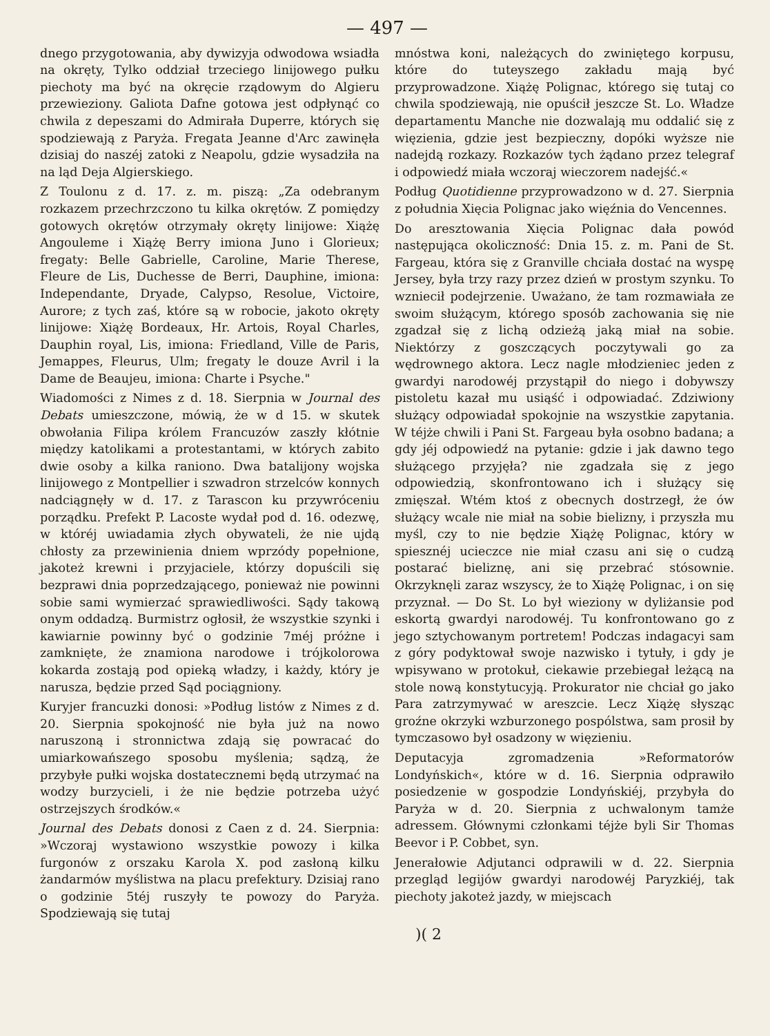— 497 —
dnego przygotowania, aby dywizyja odwodowa wsiadła na okręty, Tylko oddział trzeciego linijowego pułku piechoty ma być na okręcie rządowym do Algieru przewieziony. Galiota Dafne gotowa jest odpłynąć co chwila z depeszami do Admirała Duperre, których się spodziewają z Paryża. Fregata Jeanne d'Arc zawinęła dzisiaj do naszéj zatoki z Neapolu, gdzie wysadziła na na ląd Deja Algierskiego.
Z Toulonu z d. 17. z. m. piszą: „Za odebranym rozkazem przechrzczono tu kilka okrętów. Z pomiędzy gotowych okrętów otrzymały okręty linijowe: Xiążę Angouleme i Xiążę Berry imiona Juno i Glorieux; fregaty: Belle Gabrielle, Caroline, Marie Therese, Fleure de Lis, Duchesse de Berri, Dauphine, imiona: Independante, Dryade, Calypso, Resolue, Victoire, Aurore; z tych zaś, które są w robocie, jakoto okręty linijowe: Xiążę Bordeaux, Hr. Artois, Royal Charles, Dauphin royal, Lis, imiona: Friedland, Ville de Paris, Jemappes, Fleurus, Ulm; fregaty le douze Avril i la Dame de Beaujeu, imiona: Charte i Psyche."
Wiadomości z Nimes z d. 18. Sierpnia w Journal des Debats umieszczone, mówią, że w d 15. w skutek obwołania Filipa królem Francuzów zaszły kłótnie między katolikami a protestantami, w których zabito dwie osoby a kilka raniono. Dwa batalijony wojska linijowego z Montpellier i szwadron strzelców konnych nadciągnęły w d. 17. z Tarascon ku przywróceniu porządku. Prefekt P. Lacoste wydał pod d. 16. odezwę, w któréj uwiadamia złych obywateli, że nie ujdą chłosty za przewinienia dniem wprzódy popełnione, jakoteż krewni i przyjaciele, którzy dopuścili się bezprawi dnia poprzedzającego, ponieważ nie powinni sobie sami wymierzać sprawiedliwości. Sądy takową onym oddadzą. Burmistrz ogłosił, że wszystkie szynki i kawiarnie powinny być o godzinie 7méj próżne i zamknięte, że znamiona narodowe i trójkolorowa kokarda zostają pod opieką władzy, i każdy, który je narusza, będzie przed Sąd pociągniony.
Kuryjer francuzki donosi: »Podług listów z Nimes z d. 20. Sierpnia spokojność nie była już na nowo naruszoną i stronnictwa zdają się powracać do umiarkowańszego sposobu myślenia; sądzą, że przybyłe pułki wojska dostatecznemi będą utrzymać na wodzy burzycieli, i że nie będzie potrzeba użyć ostrzejszych środków.«
Journal des Debats donosi z Caen z d. 24. Sierpnia: »Wczoraj wystawiono wszystkie powozy i kilka furgonów z orszaku Karola X. pod zasłoną kilku żandarmów myślistwa na placu prefektury. Dzisiaj rano o godzinie 5téj ruszyły te powozy do Paryża. Spodziewają się tutaj
mnóstwa koni, należących do zwiniętego korpusu, które do tuteyszego zakładu mają być przyprowadzone. Xiążę Polignac, którego się tutaj co chwila spodziewają, nie opuścił jeszcze St. Lo. Władze departamentu Manche nie dozwalają mu oddalić się z więzienia, gdzie jest bezpieczny, dopóki wyższe nie nadejdą rozkazy. Rozkazów tych żądano przez telegraf i odpowiedź miała wczoraj wieczorem nadejść.«
Podług Quotidienne przyprowadzono w d. 27. Sierpnia z południa Xięcia Polignac jako więźnia do Vencennes.
Do aresztowania Xięcia Polignac dała powód następująca okoliczność: Dnia 15. z. m. Pani de St. Fargeau, która się z Granville chciała dostać na wyspę Jersey, była trzy razy przez dzień w prostym szynku. To wzniecił podejrzenie. Uważano, że tam rozmawiała ze swoim służącym, którego sposób zachowania się nie zgadzał się z lichą odzieżą jaką miał na sobie. Niektórzy z goszczących poczytywali go za wędrownego aktora. Lecz nagle młodzieniec jeden z gwardyi narodowéj przystąpił do niego i dobywszy pistoletu kazał mu usiąść i odpowiadać. Zdziwiony służący odpowiadał spokojnie na wszystkie zapytania. W téjże chwili i Pani St. Fargeau była osobno badana; a gdy jéj odpowiedź na pytanie: gdzie i jak dawno tego służącego przyjęła? nie zgadzała się z jego odpowiedzią, skonfrontowano ich i służący się zmięszał. Wtém ktoś z obecnych dostrzegł, że ów służący wcale nie miał na sobie bielizny, i przyszła mu myśl, czy to nie będzie Xiążę Polignac, który w spiesznéj ucieczce nie miał czasu ani się o cudzą postarać bieliznę, ani się przebrać stósownie. Okrzyknęli zaraz wszyscy, że to Xiążę Polignac, i on się przyznał. — Do St. Lo był wieziony w dyliżansie pod eskortą gwardyi narodowéj. Tu konfrontowano go z jego sztychowanym portretem! Podczas indagacyi sam z góry podyktował swoje nazwisko i tytuły, i gdy je wpisywano w protokuł, ciekawie przebiegał leżącą na stole nową konstytucyją. Prokurator nie chciał go jako Para zatrzymywać w areszcie. Lecz Xiążę słysząc groźne okrzyki wzburzonego pospólstwa, sam prosił by tymczasowo był osadzony w więzieniu.
Deputacyja zgromadzenia »Reformatorów Londyńskich«, które w d. 16. Sierpnia odprawiło posiedzenie w gospodzie Londyńskiéj, przybyła do Paryża w d. 20. Sierpnia z uchwalonym tamże adressem. Głównymi członkami téjże byli Sir Thomas Beevor i P. Cobbet, syn.
Jenerałowie Adjutanci odprawili w d. 22. Sierpnia przegląd legijów gwardyi narodowéj Paryzkiéj, tak piechoty jakoteż jazdy, w miejscach
)( 2